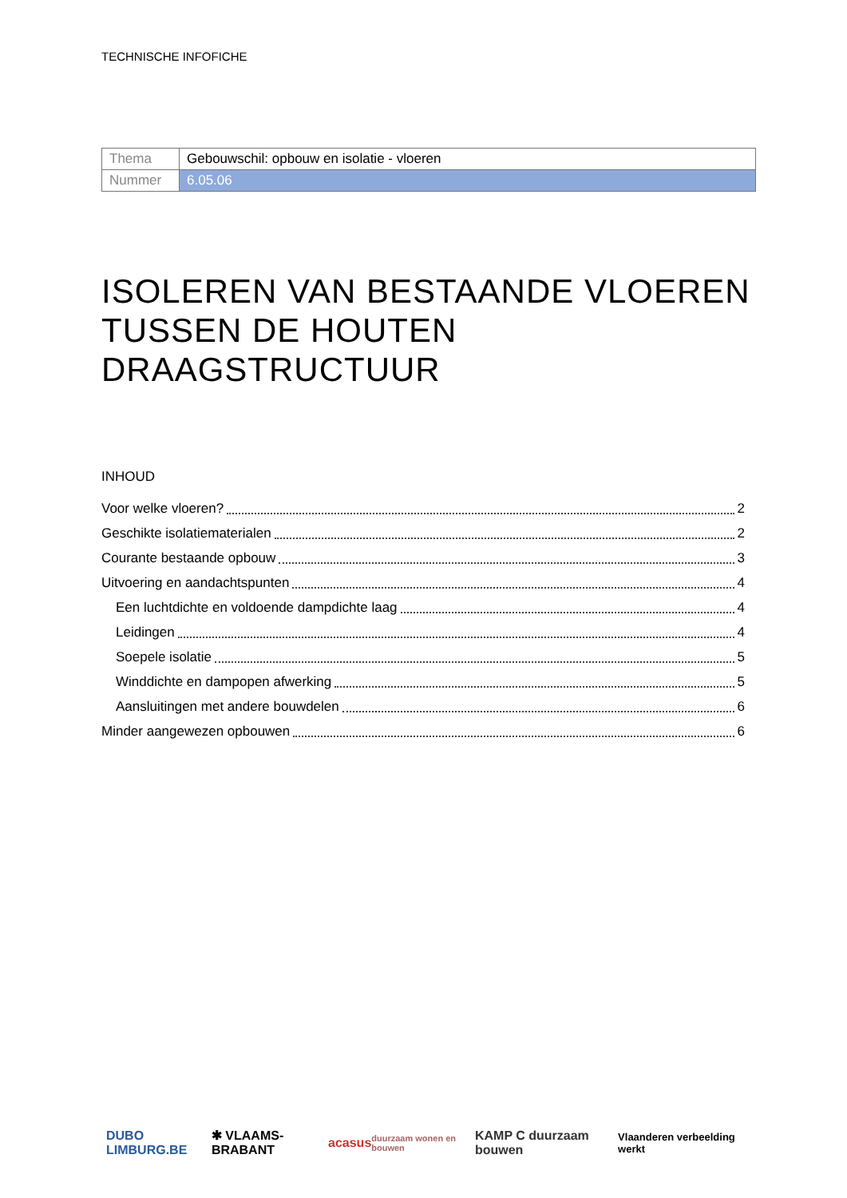TECHNISCHE INFOFICHE
| Thema | Gebouwschil: opbouw en isolatie - vloeren |
| Nummer | 6.05.06 |
ISOLEREN VAN BESTAANDE VLOEREN TUSSEN DE HOUTEN DRAAGSTRUCTUUR
INHOUD
Voor welke vloeren? 2
Geschikte isolatiematerialen 2
Courante bestaande opbouw 3
Uitvoering en aandachtspunten 4
Een luchtdichte en voldoende dampdichte laag 4
Leidingen 4
Soepele isolatie 5
Winddichte en dampopen afwerking 5
Aansluitingen met andere bouwdelen 6
Minder aangewezen opbouwen 6
DUBO LIMBURG.BE ✱ VLAAMS-BRABANT acasus duurzaam wonen en bouwen KAMP C duurzaam bouwen Vlaanderen verbeelding werkt